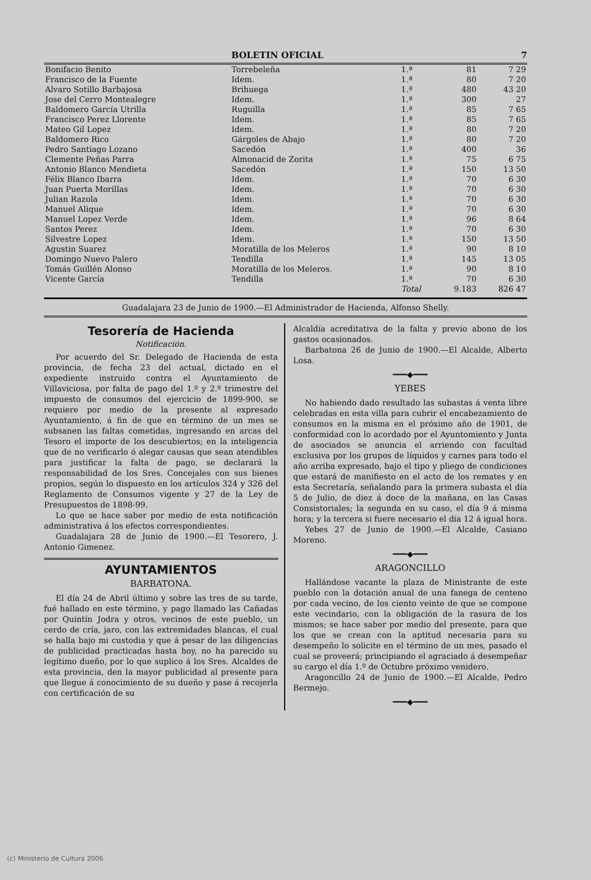BOLETIN OFICIAL 7
| Bonifacio Benito | Torrebeleña | 1.ª | 81 | 7 29 |
| Francisco de la Fuente | Idem. | 1.ª | 80 | 7 20 |
| Alvaro Sotillo Barbajosa | Brihuega | 1.ª | 480 | 43 20 |
| Jose del Cerro Montealegre | Idem. | 1.ª | 300 | 27 |
| Baldomero García Utrilla | Ruguilla | 1.ª | 85 | 7 65 |
| Francisco Perez Llorente | Idem. | 1.ª | 85 | 7 65 |
| Mateo Gil Lopez | Idem. | 1.ª | 80 | 7 20 |
| Baldomero Rico | Gárgoles de Abajo | 1.ª | 80 | 7 20 |
| Pedro Santiago Lozano | Sacedón | 1.ª | 400 | 36 |
| Clemente Peñas Parra | Almonacid de Zorita | 1.ª | 75 | 6 75 |
| Antonio Blanco Mendieta | Sacedón | 1.ª | 150 | 13 50 |
| Félix Blanco Ibarra | Idem. | 1.ª | 70 | 6 30 |
| Juan Puerta Morillas | Idem. | 1.ª | 70 | 6 30 |
| Julian Razola | Idem. | 1.ª | 70 | 6 30 |
| Manuel Alique | Idem. | 1.ª | 70 | 6 30 |
| Manuel Lopez Verde | Idem. | 1.ª | 96 | 8 64 |
| Santos Perez | Idem. | 1.ª | 70 | 6 30 |
| Silvestre Lopez | Idem. | 1.ª | 150 | 13 50 |
| Agustin Suarez | Moratilla de los Meleros | 1.ª | 90 | 8 10 |
| Domingo Nuevo Palero | Tendilla | 1.ª | 145 | 13 05 |
| Tomás Guillén Alonso | Moratilla de los Meleros. | 1.ª | 90 | 8 10 |
| Vicente García | Tendilla | 1.ª | 70 | 6 30 |
| | | Total | 9.183 | 826 47 |
Guadalajara 23 de Junio de 1900.—El Administrador de Hacienda, Alfonso Shelly.
Tesorería de Hacienda
Notificación.
Por acuerdo del Sr. Delegado de Hacienda de esta provincia, de fecha 23 del actual, dictado en el expediente instruido contra el Ayuntamiento de Villaviciosa, por falta de pago del 1.º y 2.º trimestre del impuesto de consumos del ejercicio de 1899-900, se requiere por medio de la presente al expresado Ayuntamiento, á fin de que en término de un mes se subsanen las faltas cometidas, ingresando en arcas del Tesoro el importe de los descubiertos; en la inteligencia que de no verificarlo ó alegar causas que sean atendibles para justificar la falta de pago, se declarará la responsabilidad de los Sres. Concejales con sus bienes propios, según lo dispuesto en los artículos 324 y 326 del Reglamento de Consumos vigente y 27 de la Ley de Presupuestos de 1898-99.
Lo que se hace saber por medio de esta notificación administrativa á los efectos correspondientes.
Guadalajara 28 de Junio de 1900.—El Tesorero, J. Antonio Gimenez.
AYUNTAMIENTOS
BARBATONA.
El día 24 de Abril último y sobre las tres de su tarde, fué hallado en este término, y pago llamado las Cañadas por Quintín Jodra y otros, vecinos de este pueblo, un cerdo de cría, jaro, con las extremidades blancas, el cual se halla bajo mi custodia y que á pesar de las diligencias de publicidad practicadas hasta hoy, no ha parecido su legítimo dueño, por lo que suplico á los Sres. Alcaldes de esta provincia, den la mayor publicidad al presente para que llegue á conocimiento de su dueño y pase á recojerla con certificación de su
Alcaldía acreditativa de la falta y previo abono de los gastos ocasionados.
Barbatona 26 de Junio de 1900.—El Alcalde, Alberto Losa.
━━━◆━━━
YEBES
No habiendo dado resultado las subastas á venta libre celebradas en esta villa para cubrir el encabezamiento de consumos en la misma en el próximo año de 1901, de conformidad con lo acordado por el Ayuntomiento y Junta de asociados se anuncia el arriendo con facultad exclusiva por los grupos de líquidos y carnes para todo el año arriba expresado, bajo el tipo y pliego de condiciones que estará de manifiesto en el acto de los remates y en esta Secretaría, señalando para la primera subasta el día 5 de Julio, de diez á doce de la mañana, en las Casas Consistoriales; la segunda en su caso, el día 9 á misma hora; y la tercera si fuere necesario el día 12 á igual hora.
Yebes 27 de Junio de 1900.—El Alcalde, Casiano Moreno.
━━━◆━━━
ARAGONCILLO
Hallándose vacante la plaza de Ministrante de este pueblo con la dotación anual de una fanega de centeno por cada vecino, de los ciento veinte de que se compone este vecindario, con la obligación de la rasura de los mismos; se hace saber por medio del presente, para que los que se crean con la aptitud necesaria para su desempeño lo solicite en el término de un mes, pasado el cual se proveerá; principiando el agraciado á desempeñar su cargo el día 1.º de Octubre próximo venidero.
Aragoncillo 24 de Junio de 1900.—El Alcalde, Pedro Bermejo.
━━━◆━━━
(c) Ministerio de Cultura 2006